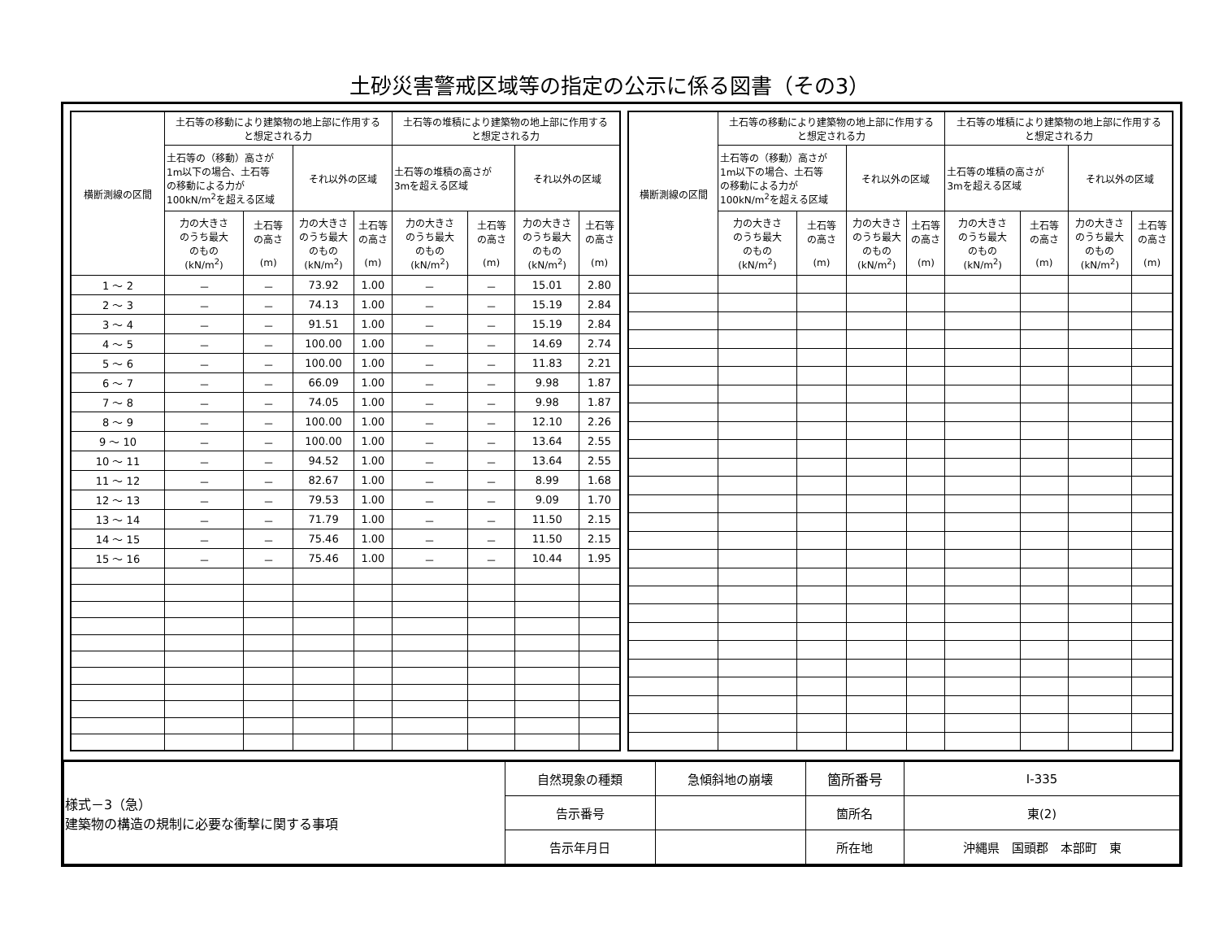土砂災害警戒区域等の指定の公示に係る図書（その3）
| 横断測線の区間 | 土石等の移動により建築物の地上部に作用する と想定される力 | | | | 土石等の堆積により建築物の地上部に作用する と想定される力 | | | |
| --- | --- | --- | --- | --- | --- | --- | --- | --- |
| | 土石等の（移動）高さが 1m以下の場合、土石等 の移動による力が 100kN/m<sup>2</sup>を超える区域 | | それ以外の区域 | | 土石等の堆積の高さが 3mを超える区域 | | それ以外の区域 | |
| | 力の大きさ のうち最大 のもの (kN/m<sup>2</sup>) | 土石等 の高さ (m) | 力の大きさ のうち最大 のもの (kN/m<sup>2</sup>) | 土石等 の高さ (m) | 力の大きさ のうち最大 のもの (kN/m<sup>2</sup>) | 土石等 の高さ (m) | 力の大きさ のうち最大 のもの (kN/m<sup>2</sup>) | 土石等 の高さ (m) |
| 1 ～ 2 | － | － | 73.92 | 1.00 | － | － | 15.01 | 2.80 |
| 2 ～ 3 | － | － | 74.13 | 1.00 | － | － | 15.19 | 2.84 |
| 3 ～ 4 | － | － | 91.51 | 1.00 | － | － | 15.19 | 2.84 |
| 4 ～ 5 | － | － | 100.00 | 1.00 | － | － | 14.69 | 2.74 |
| 5 ～ 6 | － | － | 100.00 | 1.00 | － | － | 11.83 | 2.21 |
| 6 ～ 7 | － | － | 66.09 | 1.00 | － | － | 9.98 | 1.87 |
| 7 ～ 8 | － | － | 74.05 | 1.00 | － | － | 9.98 | 1.87 |
| 8 ～ 9 | － | － | 100.00 | 1.00 | － | － | 12.10 | 2.26 |
| 9 ～ 10 | － | － | 100.00 | 1.00 | － | － | 13.64 | 2.55 |
| 10 ～ 11 | － | － | 94.52 | 1.00 | － | － | 13.64 | 2.55 |
| 11 ～ 12 | － | － | 82.67 | 1.00 | － | － | 8.99 | 1.68 |
| 12 ～ 13 | － | － | 79.53 | 1.00 | － | － | 9.09 | 1.70 |
| 13 ～ 14 | － | － | 71.79 | 1.00 | － | － | 11.50 | 2.15 |
| 14 ～ 15 | － | － | 75.46 | 1.00 | － | － | 11.50 | 2.15 |
| 15 ～ 16 | － | － | 75.46 | 1.00 | － | － | 10.44 | 1.95 |
| 横断測線の区間 | 土石等の移動により建築物の地上部に作用する と想定される力 | | | | 土石等の堆積により建築物の地上部に作用する と想定される力 | | | |
| --- | --- | --- | --- | --- | --- | --- | --- | --- |
| | 土石等の（移動）高さが 1m以下の場合、土石等 の移動による力が 100kN/m<sup>2</sup>を超える区域 | | それ以外の区域 | | 土石等の堆積の高さが 3mを超える区域 | | それ以外の区域 | |
| | 力の大きさ のうち最大 のもの (kN/m<sup>2</sup>) | 土石等 の高さ (m) | 力の大きさ のうち最大 のもの (kN/m<sup>2</sup>) | 土石等 の高さ (m) | 力の大きさ のうち最大 のもの (kN/m<sup>2</sup>) | 土石等 の高さ (m) | 力の大きさ のうち最大 のもの (kN/m<sup>2</sup>) | 土石等 の高さ (m) |
| 様式－3（急） 建築物の構造の規制に必要な衝撃に関する事項 | 自然現象の種類 | 急傾斜地の崩壊 | 箇所番号 | Ⅰ-335 |
| | 告示番号 | | 箇所名 | 東(2) |
| | 告示年月日 | | 所在地 | 沖縄県 国頭郡 本部町 東 |